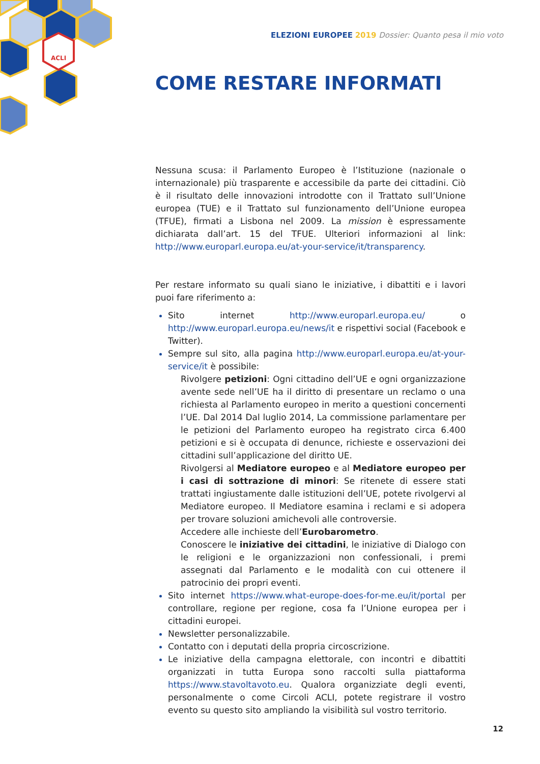ACLI
ELEZIONI EUROPEE 2019 Dossier: Quanto pesa il mio voto
COME RESTARE INFORMATI
Nessuna scusa: il Parlamento Europeo è l’Istituzione (nazionale o internazionale) più trasparente e accessibile da parte dei cittadini. Ciò è il risultato delle innovazioni introdotte con il Trattato sull’Unione europea (TUE) e il Trattato sul funzionamento dell’Unione europea (TFUE), firmati a Lisbona nel 2009. La mission è espressamente dichiarata dall’art. 15 del TFUE. Ulteriori informazioni al link: http://www.europarl.europa.eu/at-your-service/it/transparency.
Per restare informato su quali siano le iniziative, i dibattiti e i lavori puoi fare riferimento a:
Sito internet http://www.europarl.europa.eu/ o http://www.europarl.europa.eu/news/it e rispettivi social (Facebook e Twitter).
Sempre sul sito, alla pagina http://www.europarl.europa.eu/at-your-service/it è possibile:
Rivolgere petizioni: Ogni cittadino dell’UE e ogni organizzazione avente sede nell’UE ha il diritto di presentare un reclamo o una richiesta al Parlamento europeo in merito a questioni concernenti l’UE. Dal 2014 Dal luglio 2014, La commissione parlamentare per le petizioni del Parlamento europeo ha registrato circa 6.400 petizioni e si è occupata di denunce, richieste e osservazioni dei cittadini sull’applicazione del diritto UE.
Rivolgersi al Mediatore europeo e al Mediatore europeo per i casi di sottrazione di minori: Se ritenete di essere stati trattati ingiustamente dalle istituzioni dell’UE, potete rivolgervi al Mediatore europeo. Il Mediatore esamina i reclami e si adopera per trovare soluzioni amichevoli alle controversie.
Accedere alle inchieste dell’Eurobarometro.
Conoscere le iniziative dei cittadini, le iniziative di Dialogo con le religioni e le organizzazioni non confessionali, i premi assegnati dal Parlamento e le modalità con cui ottenere il patrocinio dei propri eventi.
Sito internet https://www.what-europe-does-for-me.eu/it/portal per controllare, regione per regione, cosa fa l’Unione europea per i cittadini europei.
Newsletter personalizzabile.
Contatto con i deputati della propria circoscrizione.
Le iniziative della campagna elettorale, con incontri e dibattiti organizzati in tutta Europa sono raccolti sulla piattaforma https://www.stavoltavoto.eu. Qualora organizziate degli eventi, personalmente o come Circoli ACLI, potete registrare il vostro evento su questo sito ampliando la visibilità sul vostro territorio.
12